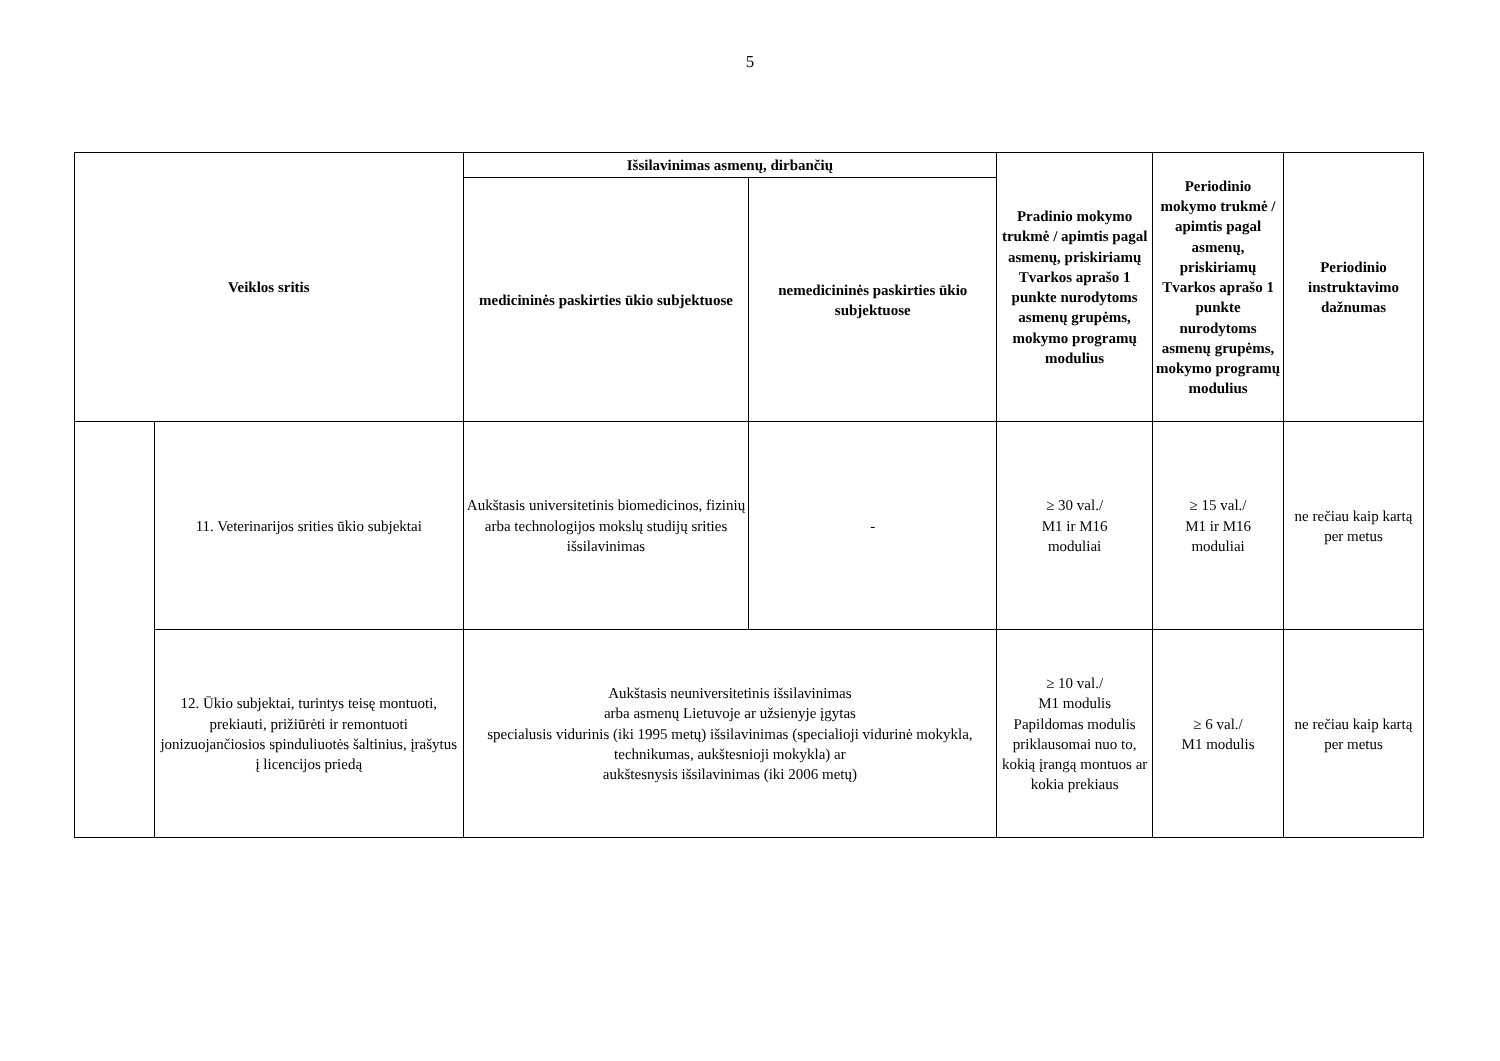5
| Veiklos sritis | | Išsilavinimas asmenų, dirbančių | | Pradinio mokymo trukmė / apimtis pagal asmenų, priskiriamų Tvarkos aprašo 1 punkte nurodytoms asmenų grupėms, mokymo programų modulius | Periodinio mokymo trukmė / apimtis pagal asmenų, priskiriamų Tvarkos aprašo 1 punkte nurodytoms asmenų grupėms, mokymo programų modulius | Periodinio instruktavimo dažnumas |
| --- | --- | --- | --- | --- | --- | --- |
| | | medicininės paskirties ūkio subjektuose | nemedicininės paskirties ūkio subjektuose | | | |
| | 11. Veterinarijos srities ūkio subjektai | Aukštasis universitetinis biomedicinos, fizinių arba technologijos mokslų studijų srities išsilavinimas | - | ≥ 30 val./ M1 ir M16 moduliai | ≥ 15 val./ M1 ir M16 moduliai | ne rečiau kaip kartą per metus |
| | 12. Ūkio subjektai, turintys teisę montuoti, prekiauti, prižiūrėti ir remontuoti jonizuojančiosios spinduliuotės šaltinius, įrašytus į licencijos priedą | Aukštasis neuniversitetinis išsilavinimas arba asmenų Lietuvoje ar užsienyje įgytas specialusis vidurinis (iki 1995 metų) išsilavinimas (specialioji vidurinė mokykla, technikumas, aukštesnioji mokykla) ar aukštesnysis išsilavinimas (iki 2006 metų) | | ≥ 10 val./ M1 modulis Papildomas modulis priklausomai nuo to, kokią įrangą montuos ar kokia prekiaus | ≥ 6 val./ M1 modulis | ne rečiau kaip kartą per metus |